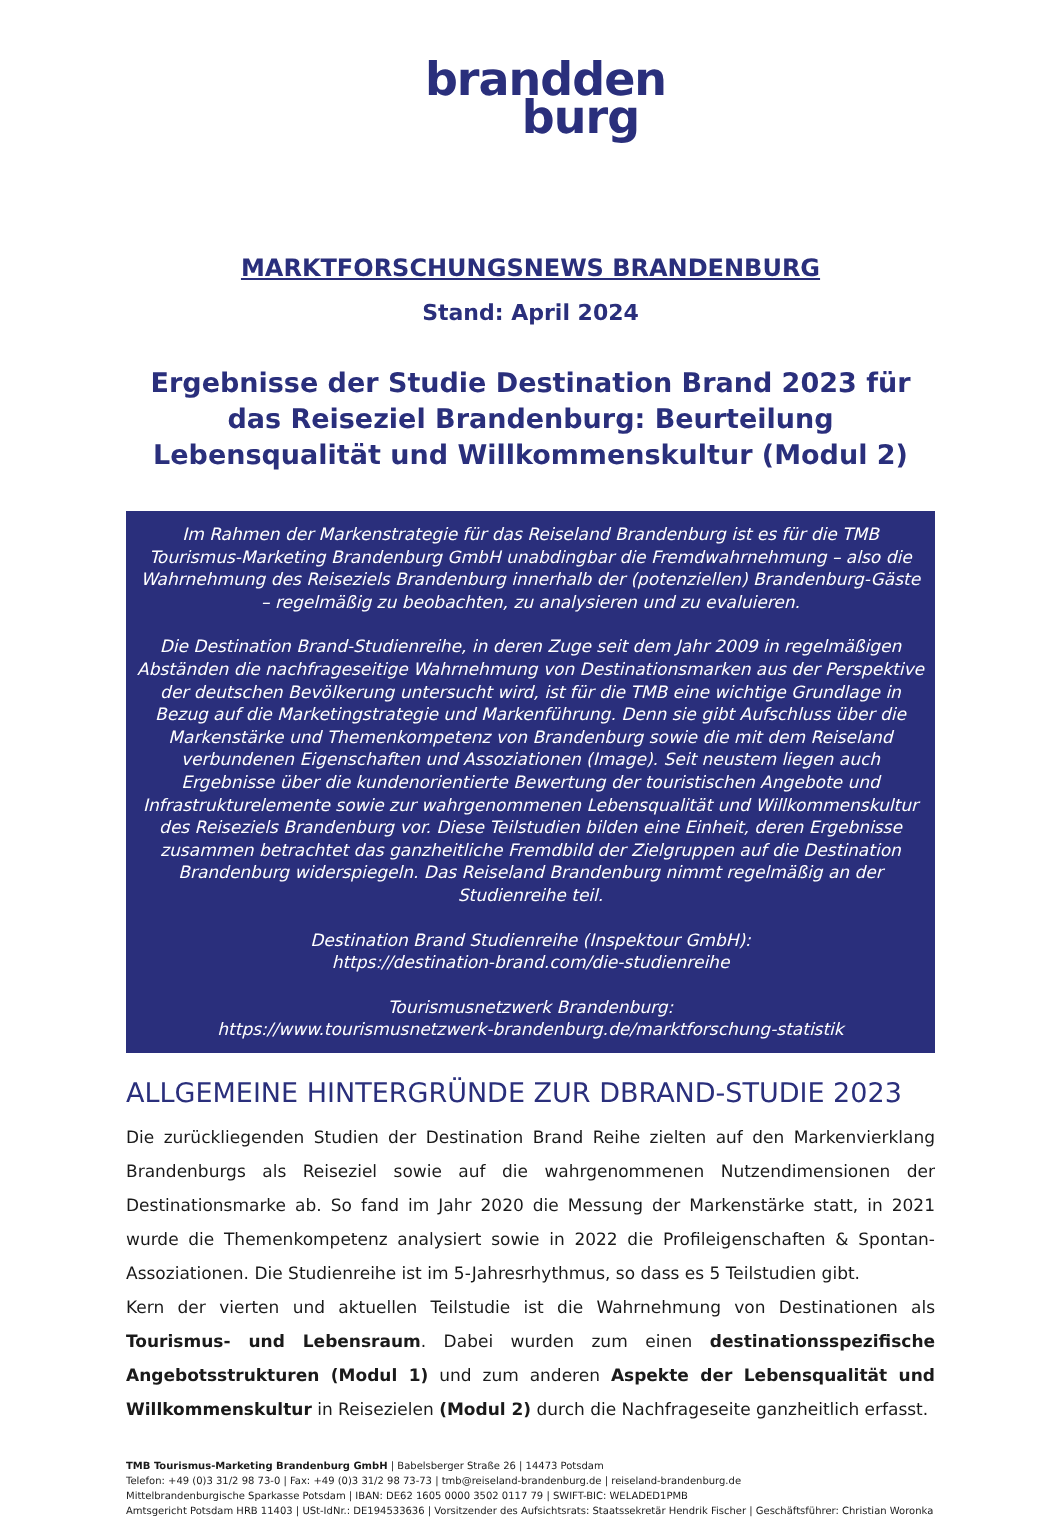brandden
burg
MARKTFORSCHUNGSNEWS BRANDENBURG
Stand: April 2024
Ergebnisse der Studie Destination Brand 2023 für das Reiseziel Brandenburg: Beurteilung Lebensqualität und Willkommenskultur (Modul 2)
Im Rahmen der Markenstrategie für das Reiseland Brandenburg ist es für die TMB Tourismus-Marketing Brandenburg GmbH unabdingbar die Fremdwahrnehmung – also die Wahrnehmung des Reiseziels Brandenburg innerhalb der (potenziellen) Brandenburg-Gäste – regelmäßig zu beobachten, zu analysieren und zu evaluieren.
Die Destination Brand-Studienreihe, in deren Zuge seit dem Jahr 2009 in regelmäßigen Abständen die nachfrageseitige Wahrnehmung von Destinationsmarken aus der Perspektive der deutschen Bevölkerung untersucht wird, ist für die TMB eine wichtige Grundlage in Bezug auf die Marketingstrategie und Markenführung. Denn sie gibt Aufschluss über die Markenstärke und Themenkompetenz von Brandenburg sowie die mit dem Reiseland verbundenen Eigenschaften und Assoziationen (Image). Seit neustem liegen auch Ergebnisse über die kundenorientierte Bewertung der touristischen Angebote und Infrastrukturelemente sowie zur wahrgenommenen Lebensqualität und Willkommenskultur des Reiseziels Brandenburg vor. Diese Teilstudien bilden eine Einheit, deren Ergebnisse zusammen betrachtet das ganzheitliche Fremdbild der Zielgruppen auf die Destination Brandenburg widerspiegeln. Das Reiseland Brandenburg nimmt regelmäßig an der Studienreihe teil.
Destination Brand Studienreihe (Inspektour GmbH):
https://destination-brand.com/die-studienreihe
Tourismusnetzwerk Brandenburg:
https://www.tourismusnetzwerk-brandenburg.de/marktforschung-statistik
ALLGEMEINE HINTERGRÜNDE ZUR DBRAND-STUDIE 2023
Die zurückliegenden Studien der Destination Brand Reihe zielten auf den Markenvierklang Brandenburgs als Reiseziel sowie auf die wahrgenommenen Nutzendimensionen der Destinationsmarke ab. So fand im Jahr 2020 die Messung der Markenstärke statt, in 2021 wurde die Themenkompetenz analysiert sowie in 2022 die Profileigenschaften & Spontan-Assoziationen. Die Studienreihe ist im 5-Jahresrhythmus, so dass es 5 Teilstudien gibt.
Kern der vierten und aktuellen Teilstudie ist die Wahrnehmung von Destinationen als Tourismus- und Lebensraum. Dabei wurden zum einen destinationsspezifische Angebotsstrukturen (Modul 1) und zum anderen Aspekte der Lebensqualität und Willkommenskultur in Reisezielen (Modul 2) durch die Nachfrageseite ganzheitlich erfasst.
TMB Tourismus-Marketing Brandenburg GmbH | Babelsberger Straße 26 | 14473 Potsdam
Telefon: +49 (0)3 31/2 98 73-0 | Fax: +49 (0)3 31/2 98 73-73 | tmb@reiseland-brandenburg.de | reiseland-brandenburg.de
Mittelbrandenburgische Sparkasse Potsdam | IBAN: DE62 1605 0000 3502 0117 79 | SWIFT-BIC: WELADED1PMB
Amtsgericht Potsdam HRB 11403 | USt-IdNr.: DE194533636 | Vorsitzender des Aufsichtsrats: Staatssekretär Hendrik Fischer | Geschäftsführer: Christian Woronka